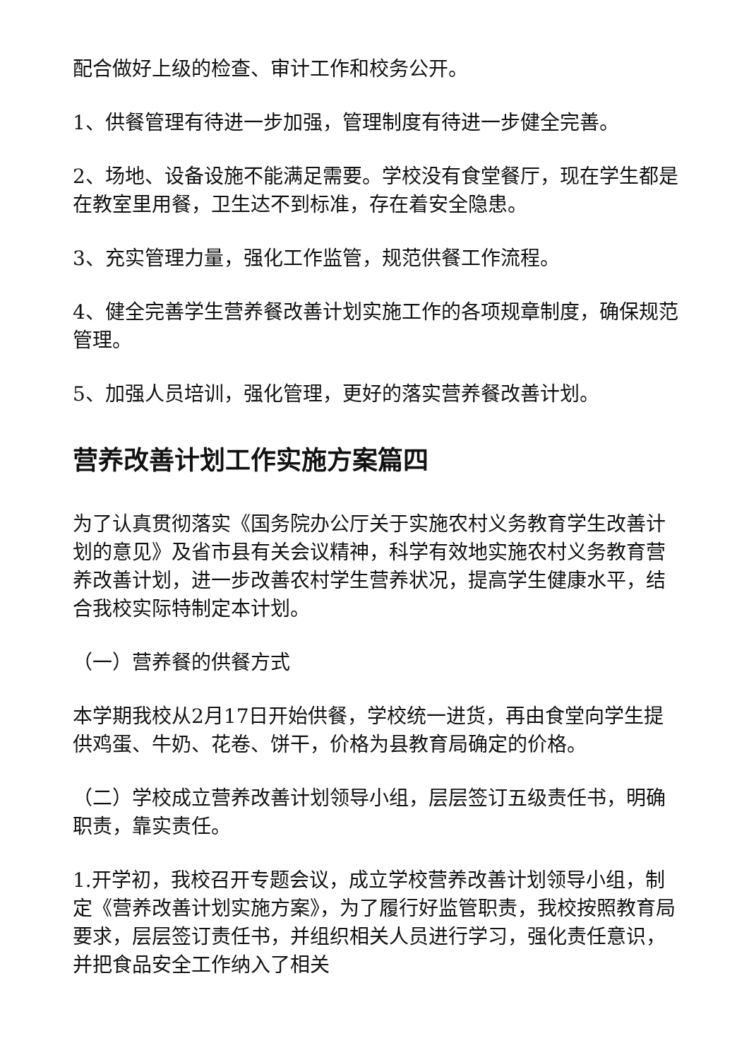配合做好上级的检查、审计工作和校务公开。
1、供餐管理有待进一步加强，管理制度有待进一步健全完善。
2、场地、设备设施不能满足需要。学校没有食堂餐厅，现在学生都是在教室里用餐，卫生达不到标准，存在着安全隐患。
3、充实管理力量，强化工作监管，规范供餐工作流程。
4、健全完善学生营养餐改善计划实施工作的各项规章制度，确保规范管理。
5、加强人员培训，强化管理，更好的落实营养餐改善计划。
营养改善计划工作实施方案篇四
为了认真贯彻落实《国务院办公厅关于实施农村义务教育学生改善计划的意见》及省市县有关会议精神，科学有效地实施农村义务教育营养改善计划，进一步改善农村学生营养状况，提高学生健康水平，结合我校实际特制定本计划。
（一）营养餐的供餐方式
本学期我校从2月17日开始供餐，学校统一进货，再由食堂向学生提供鸡蛋、牛奶、花卷、饼干，价格为县教育局确定的价格。
（二）学校成立营养改善计划领导小组，层层签订五级责任书，明确职责，靠实责任。
1.开学初，我校召开专题会议，成立学校营养改善计划领导小组，制定《营养改善计划实施方案》，为了履行好监管职责，我校按照教育局要求，层层签订责任书，并组织相关人员进行学习，强化责任意识，并把食品安全工作纳入了相关